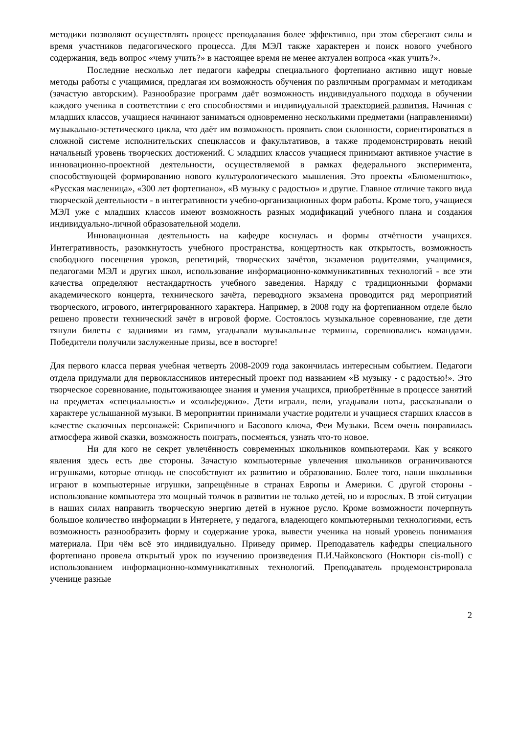методики позволяют осуществлять процесс преподавания более эффективно, при этом сберегают силы и время участников педагогического процесса. Для МЭЛ также характерен и поиск нового учебного содержания, ведь вопрос «чему учить?» в настоящее время не менее актуален вопроса «как учить?».
Последние несколько лет педагоги кафедры специального фортепиано активно ищут новые методы работы с учащимися, предлагая им возможность обучения по различным программам и методикам (зачастую авторским). Разнообразие программ даёт возможность индивидуального подхода в обучении каждого ученика в соответствии с его способностями и индивидуальной траекторией развития. Начиная с младших классов, учащиеся начинают заниматься одновременно несколькими предметами (направлениями) музыкально-эстетического цикла, что даёт им возможность проявить свои склонности, сориентироваться в сложной системе исполнительских спецклассов и факультативов, а также продемонстрировать некий начальный уровень творческих достижений. С младших классов учащиеся принимают активное участие в инновационно-проектной деятельности, осуществляемой в рамках федерального эксперимента, способствующей формированию нового культурологического мышления. Это проекты «Блюменштюк», «Русская масленица», «300 лет фортепиано», «В музыку с радостью» и другие. Главное отличие такого вида творческой деятельности - в интегративности учебно-организационных форм работы. Кроме того, учащиеся МЭЛ уже с младших классов имеют возможность разных модификаций учебного плана и создания индивидуально-личной образовательной модели.
Инновационная деятельность на кафедре коснулась и формы отчётности учащихся. Интегративность, разомкнутость учебного пространства, концертность как открытость, возможность свободного посещения уроков, репетиций, творческих зачётов, экзаменов родителями, учащимися, педагогами МЭЛ и других школ, использование информационно-коммуникативных технологий - все эти качества определяют нестандартность учебного заведения. Наряду с традиционными формами академического концерта, технического зачёта, переводного экзамена проводится ряд мероприятий творческого, игрового, интегрированного характера. Например, в 2008 году на фортепианном отделе было решено провести технический зачёт в игровой форме. Состоялось музыкальное соревнование, где дети тянули билеты с заданиями из гамм, угадывали музыкальные термины, соревновались командами. Победители получили заслуженные призы, все в восторге!
Для первого класса первая учебная четверть 2008-2009 года закончилась интересным событием. Педагоги отдела придумали для первоклассников интересный проект под названием «В музыку - с радостью!». Это творческое соревнование, подытоживающее знания и умения учащихся, приобретённые в процессе занятий на предметах «специальность» и «сольфеджио». Дети играли, пели, угадывали ноты, рассказывали о характере услышанной музыки. В мероприятии принимали участие родители и учащиеся старших классов в качестве сказочных персонажей: Скрипичного и Басового ключа, Феи Музыки. Всем очень понравилась атмосфера живой сказки, возможность поиграть, посмеяться, узнать что-то новое.
Ни для кого не секрет увлечённость современных школьников компьютерами. Как у всякого явления здесь есть две стороны. Зачастую компьютерные увлечения школьников ограничиваются игрушками, которые отнюдь не способствуют их развитию и образованию. Более того, наши школьники играют в компьютерные игрушки, запрещённые в странах Европы и Америки. С другой стороны - использование компьютера это мощный толчок в развитии не только детей, но и взрослых. В этой ситуации в наших силах направить творческую энергию детей в нужное русло. Кроме возможности почерпнуть большое количество информации в Интернете, у педагога, владеющего компьютерными технологиями, есть возможность разнообразить форму и содержание урока, вывести ученика на новый уровень понимания материала. При чём всё это индивидуально. Приведу пример. Преподаватель кафедры специального фортепиано провела открытый урок по изучению произведения П.И.Чайковского (Ноктюрн cis-moll) с использованием информационно-коммуникативных технологий. Преподаватель продемонстрировала ученице разные
2